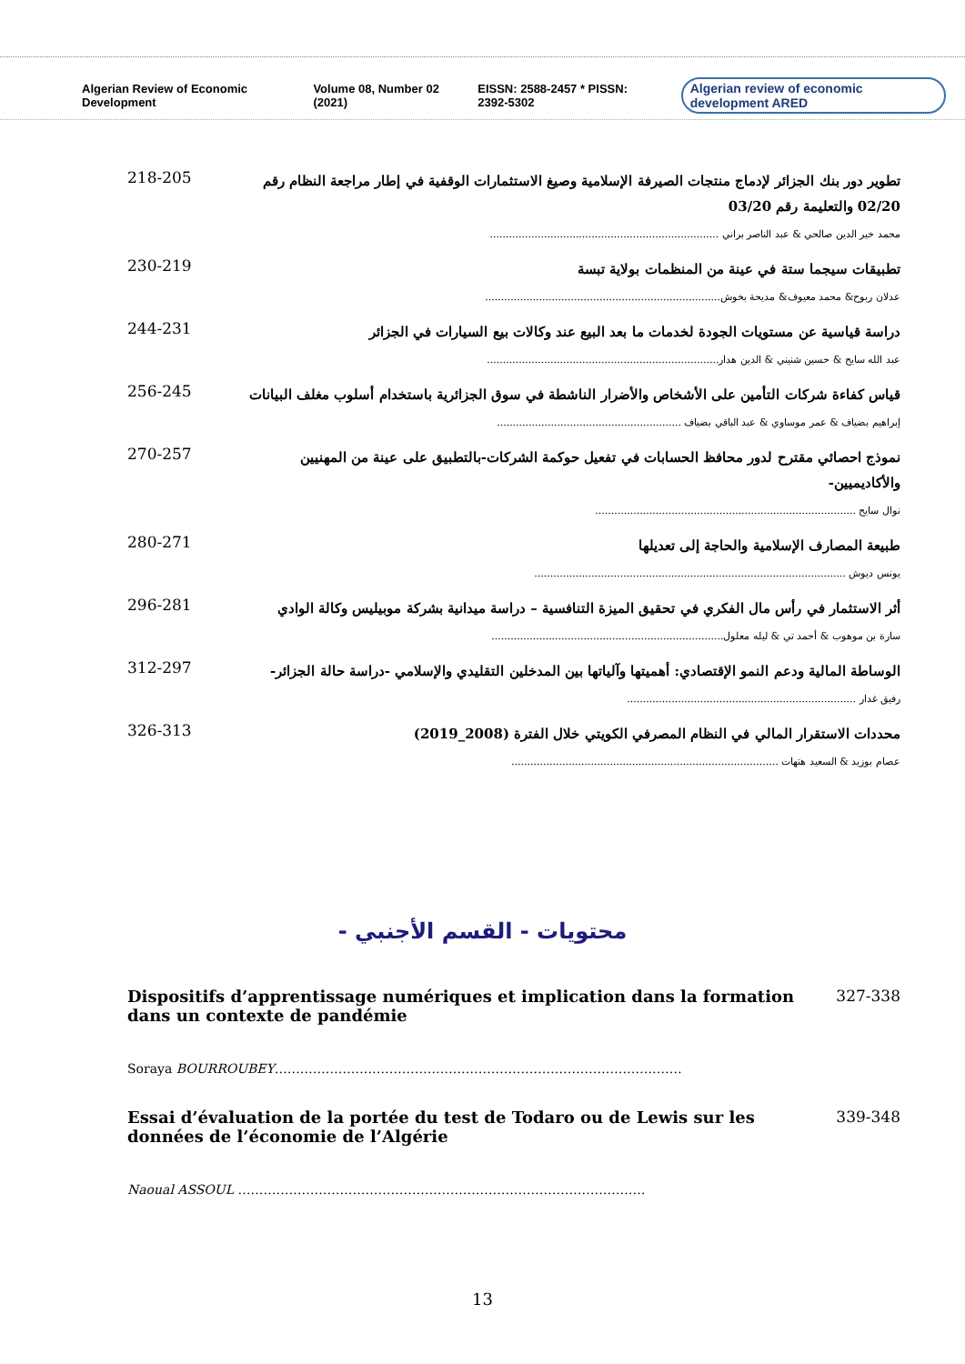Algerian Review of Economic Development Volume 08, Number 02 (2021) EISSN: 2588-2457 * PISSN: 2392-5302 Algerian review of economic development ARED
تطوير دور بنك الجزائر لإدماج منتجات الصيرفة الإسلامية وصيغ الاستثمارات الوقفية في إطار مراجعة النظام رقم 02/20 والتعليمة رقم 03/20
محمد خير الدين صالحي & عبد الناصر براني ........................................................................
218-205
تطبيقات سيجما ستة في عينة من المنظمات بولاية تبسة
عدلان ربوح& محمد معيوف& مديحة بخوش..........................................................................
230-219
دراسة قياسية عن مستويات الجودة لخدمات ما بعد البيع عند وكالات بيع السيارات في الجزائر
عبد الله سايح & حسين شنيني & الدين هدار.........................................................................
244-231
قياس كفاءة شركات التأمين على الأشخاص والأضرار الناشطة في سوق الجزائرية باستخدام أسلوب مغلف البيانات
إبراهيم بضياف & عمر موساوي & عبد الباقي بضياف ..........................................................
256-245
نموذج احصائي مقترح لدور محافظ الحسابات في تفعيل حوكمة الشركات-بالتطبيق على عينة من المهنيين والأكاديميين-
نوال سايح ..................................................................................
270-257
طبيعة المصارف الإسلامية والحاجة إلى تعديلها
يونس ديوش ..................................................................................................
280-271
أثر الاستثمار في رأس مال الفكري في تحقيق الميزة التنافسية – دراسة ميدانية بشركة موبيليس وكالة الوادي
سارة بن موهوب & أحمد تي & ليله معلول.........................................................................
296-281
الوساطة المالية ودعم النمو الإقتصادي: أهميتها وآلياتها بين المدخلين التقليدي والإسلامي -دراسة حالة الجزائر-
رفيق غدار ........................................................................
312-297
محددات الاستقرار المالي في النظام المصرفي الكويتي خلال الفترة (2008_2019)
عصام بوزيد & السعيد هتهات ....................................................................................
326-313
محتويات - القسم الأجنبي -
Dispositifs d’apprentissage numériques et implication dans la formation dans un contexte de pandémie
327-338
Soraya BOURROUBEY……………………………………………………………………………………
Essai d’évaluation de la portée du test de Todaro ou de Lewis sur les données de l’économie de l’Algérie
339-348
Naoual ASSOUL ……………………………………………………………………………………
13